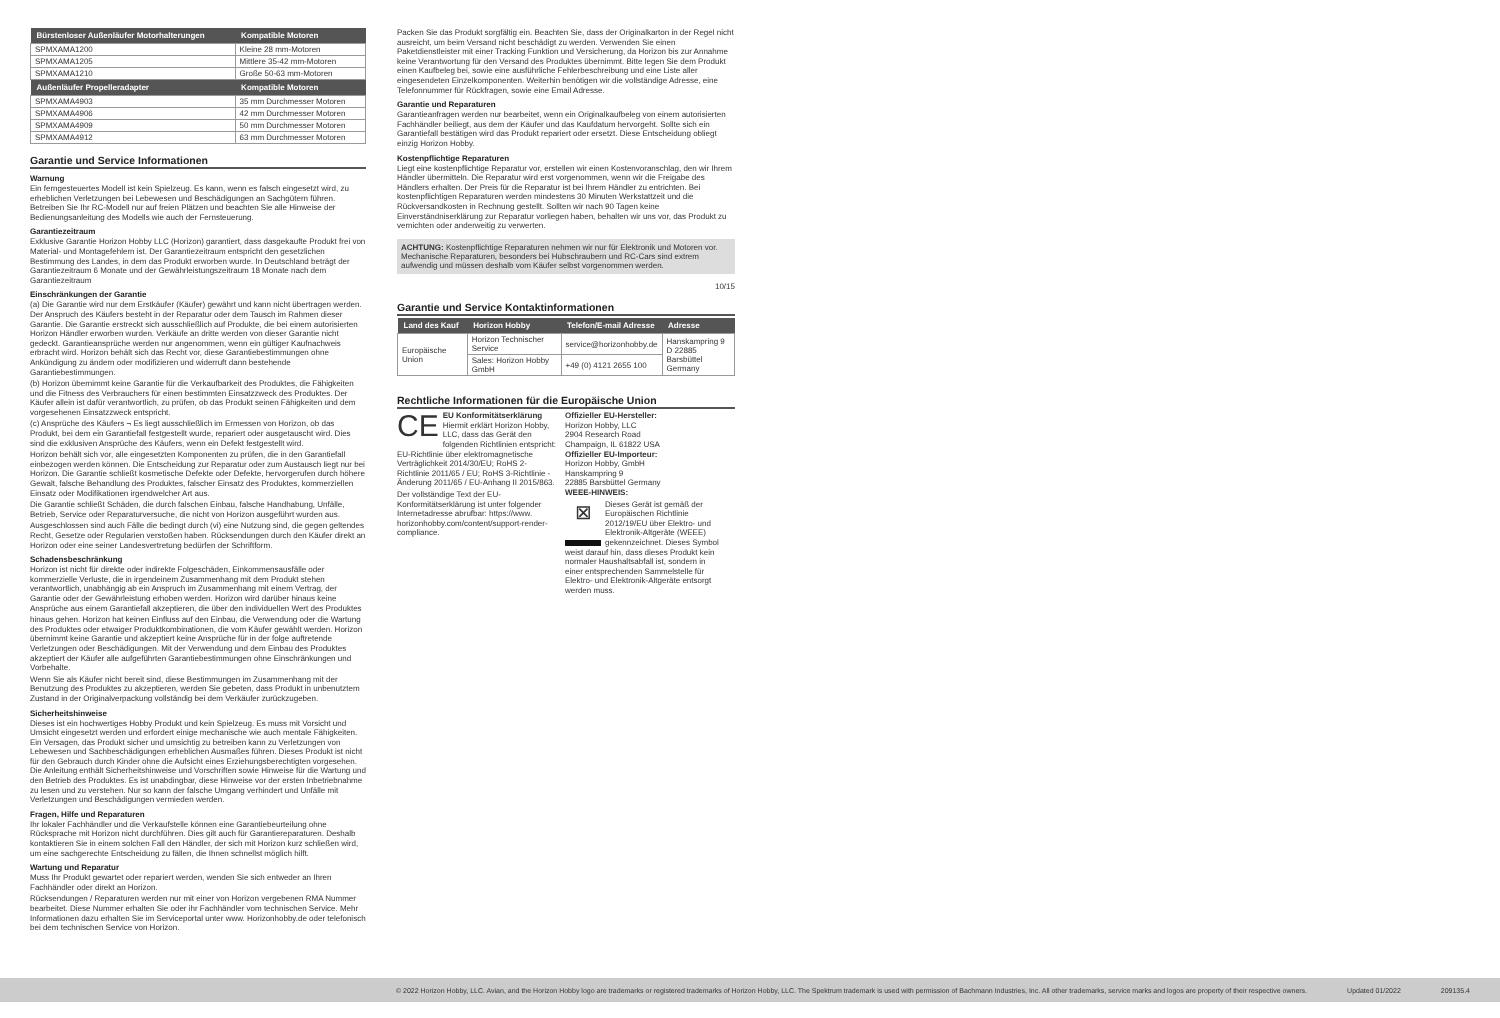| Bürstenloser Außenläufer Motorhalterungen | Kompatible Motoren |
| --- | --- |
| SPMXAMA1200 | Kleine 28 mm-Motoren |
| SPMXAMA1205 | Mittlere 35-42 mm-Motoren |
| SPMXAMA1210 | Große 50-63 mm-Motoren |
| Außenläufer Propelleradapter | Kompatible Motoren |
| SPMXAMA4903 | 35 mm Durchmesser Motoren |
| SPMXAMA4906 | 42 mm Durchmesser Motoren |
| SPMXAMA4909 | 50 mm Durchmesser Motoren |
| SPMXAMA4912 | 63 mm Durchmesser Motoren |
Garantie und Service Informationen
Warnung
Ein ferngesteuertes Modell ist kein Spielzeug. Es kann, wenn es falsch eingesetzt wird, zu erheblichen Verletzungen bei Lebewesen und Beschädigungen an Sachgütern führen. Betreiben Sie Ihr RC-Modell nur auf freien Plätzen und beachten Sie alle Hinweise der Bedienungsanleitung des Modells wie auch der Fernsteuerung.
Garantiezeitraum
Exklusive Garantie Horizon Hobby LLC (Horizon) garantiert, dass dasgekaufte Produkt frei von Material- und Montagefehlern ist. Der Garantiezeitraum entspricht den gesetzlichen Bestimmung des Landes, in dem das Produkt erworben wurde. In Deutschland beträgt der Garantiezeitraum 6 Monate und der Gewährleistungszeitraum 18 Monate nach dem Garantiezeitraum
Einschränkungen der Garantie
(a) Die Garantie wird nur dem Erstkäufer (Käufer) gewährt und kann nicht übertragen werden. Der Anspruch des Käufers besteht in der Reparatur oder dem Tausch im Rahmen dieser Garantie. Die Garantie erstreckt sich ausschließlich auf Produkte, die bei einem autorisierten Horizon Händler erworben wurden. Verkäufe an dritte werden von dieser Garantie nicht gedeckt. Garantieansprüche werden nur angenommen, wenn ein gültiger Kaufnachweis erbracht wird. Horizon behält sich das Recht vor, diese Garantiebestimmungen ohne Ankündigung zu ändern oder modifizieren und widerruft dann bestehende Garantiebestimmungen.
(b) Horizon übernimmt keine Garantie für die Verkaufbarkeit des Produktes, die Fähigkeiten und die Fitness des Verbrauchers für einen bestimmten Einsatzzweck des Produktes. Der Käufer allein ist dafür verantwortlich, zu prüfen, ob das Produkt seinen Fähigkeiten und dem vorgesehenen Einsatzzweck entspricht.
(c) Ansprüche des Käufers ¬ Es liegt ausschließlich im Ermessen von Horizon, ob das Produkt, bei dem ein Garantiefall festgestellt wurde, repariert oder ausgetauscht wird. Dies sind die exklusiven Ansprüche des Käufers, wenn ein Defekt festgestellt wird.
Horizon behält sich vor, alle eingesetzten Komponenten zu prüfen, die in den Garantiefall einbezogen werden können. Die Entscheidung zur Reparatur oder zum Austausch liegt nur bei Horizon. Die Garantie schließt kosmetische Defekte oder Defekte, hervorgerufen durch höhere Gewalt, falsche Behandlung des Produktes, falscher Einsatz des Produktes, kommerziellen Einsatz oder Modifikationen irgendwelcher Art aus.
Die Garantie schließt Schäden, die durch falschen Einbau, falsche Handhabung, Unfälle, Betrieb, Service oder Reparaturversuche, die nicht von Horizon ausgeführt wurden aus.
Ausgeschlossen sind auch Fälle die bedingt durch (vi) eine Nutzung sind, die gegen geltendes Recht, Gesetze oder Regularien verstoßen haben. Rücksendungen durch den Käufer direkt an Horizon oder eine seiner Landesvertretung bedürfen der Schriftform.
Schadensbeschränkung
Horizon ist nicht für direkte oder indirekte Folgeschäden, Einkommensausfälle oder kommerzielle Verluste, die in irgendeinem Zusammenhang mit dem Produkt stehen verantwortlich, unabhängig ab ein Anspruch im Zusammenhang mit einem Vertrag, der Garantie oder der Gewährleistung erhoben werden. Horizon wird darüber hinaus keine Ansprüche aus einem Garantiefall akzeptieren, die über den individuellen Wert des Produktes
hinaus gehen. Horizon hat keinen Einfluss auf den Einbau, die Verwendung oder die Wartung des Produktes oder etwaiger Produktkombinationen, die vom Käufer gewählt werden. Horizon übernimmt keine Garantie und akzeptiert keine Ansprüche für in der folge auftretende Verletzungen oder Beschädigungen. Mit der Verwendung und dem Einbau des Produktes akzeptiert der Käufer alle aufgeführten Garantiebestimmungen ohne Einschränkungen und Vorbehalte.
Wenn Sie als Käufer nicht bereit sind, diese Bestimmungen im Zusammenhang mit der Benutzung des Produktes zu akzeptieren, werden Sie gebeten, dass Produkt in unbenutztem Zustand in der Originalverpackung vollständig bei dem Verkäufer zurückzugeben.
Sicherheitshinweise
Dieses ist ein hochwertiges Hobby Produkt und kein Spielzeug. Es muss mit Vorsicht und Umsicht eingesetzt werden und erfordert einige mechanische wie auch mentale Fähigkeiten. Ein Versagen, das Produkt sicher und umsichtig zu betreiben kann zu Verletzungen von Lebewesen und Sachbeschädigungen erheblichen Ausmaßes führen. Dieses Produkt ist nicht für den Gebrauch durch Kinder ohne die Aufsicht eines Erziehungsberechtigten vorgesehen. Die Anleitung enthält Sicherheitshinweise und Vorschriften sowie Hinweise für die Wartung und den Betrieb des Produktes. Es ist unabdingbar, diese Hinweise vor der ersten Inbetriebnahme zu lesen und zu verstehen. Nur so kann der falsche Umgang verhindert und Unfälle mit Verletzungen und Beschädigungen vermieden werden.
Fragen, Hilfe und Reparaturen
Ihr lokaler Fachhändler und die Verkaufstelle können eine Garantiebeurteilung ohne Rücksprache mit Horizon nicht durchführen. Dies gilt auch für Garantiereparaturen. Deshalb kontaktieren Sie in einem solchen Fall den Händler, der sich mit Horizon kurz schließen wird, um eine sachgerechte Entscheidung zu fällen, die Ihnen schnellst möglich hilft.
Wartung und Reparatur
Muss Ihr Produkt gewartet oder repariert werden, wenden Sie sich entweder an Ihren Fachhändler oder direkt an Horizon.
Rücksendungen / Reparaturen werden nur mit einer von Horizon vergebenen RMA Nummer bearbeitet. Diese Nummer erhalten Sie oder ihr Fachhändler vom technischen Service. Mehr Informationen dazu erhalten Sie im Serviceportal unter www. Horizonhobby.de oder telefonisch bei dem technischen Service von Horizon.
Packen Sie das Produkt sorgfältig ein. Beachten Sie, dass der Originalkarton in der Regel nicht ausreicht, um beim Versand nicht beschädigt zu werden. Verwenden Sie einen Paketdienstleister mit einer Tracking Funktion und Versicherung, da Horizon bis zur Annahme keine Verantwortung für den Versand des Produktes übernimmt. Bitte legen Sie dem Produkt einen Kaufbeleg bei, sowie eine ausführliche Fehlerbeschreibung und eine Liste aller eingesendeten Einzelkomponenten. Weiterhin benötigen wir die vollständige Adresse, eine Telefonnummer für Rückfragen, sowie eine Email Adresse.
Garantie und Reparaturen
Garantieanfragen werden nur bearbeitet, wenn ein Originalkaufbeleg von einem autorisierten Fachhändler beiliegt, aus dem der Käufer und das Kaufdatum hervorgeht. Sollte sich ein Garantiefall bestätigen wird das Produkt repariert oder ersetzt. Diese Entscheidung obliegt einzig Horizon Hobby.
Kostenpflichtige Reparaturen
Liegt eine kostenpflichtige Reparatur vor, erstellen wir einen Kostenvoranschlag, den wir Ihrem Händler übermitteln. Die Reparatur wird erst vorgenommen, wenn wir die Freigabe des Händlers erhalten. Der Preis für die Reparatur ist bei Ihrem Händler zu entrichten. Bei kostenpflichtigen Reparaturen werden mindestens 30 Minuten Werkstattzeit und die Rückversandkosten in Rechnung gestellt. Sollten wir nach 90 Tagen keine Einverständniserklärung zur Reparatur vorliegen haben, behalten wir uns vor, das Produkt zu vernichten oder anderweitig zu verwerten.
ACHTUNG: Kostenpflichtige Reparaturen nehmen wir nur für Elektronik und Motoren vor. Mechanische Reparaturen, besonders bei Hubschraubern und RC-Cars sind extrem aufwendig und müssen deshalb vom Käufer selbst vorgenommen werden.
10/15
Garantie und Service Kontaktinformationen
| Land des Kauf | Horizon Hobby | Telefon/E-mail Adresse | Adresse |
| --- | --- | --- | --- |
| Europäische Union | Horizon Technischer Service | service@horizonhobby.de | Hanskampring 9 D 22885 Barsbüttel Germany |
| | Sales: Horizon Hobby GmbH | +49 (0) 4121 2655 100 | |
Rechtliche Informationen für die Europäische Union
CE EU Konformitätserklärung
Hiermit erklärt Horizon Hobby, LLC, dass das Gerät den folgenden Richtlinien entspricht: EU-Richtlinie über elektromagnetische Verträglichkeit 2014/30/EU; RoHS 2-Richtlinie 2011/65 / EU; RoHS 3-Richtlinie - Änderung 2011/65 / EU-Anhang II 2015/863.
Der vollständige Text der EU-Konformitätserklärung ist unter folgender Internetadresse abrufbar: https://www. horizonhobby.com/content/support-render-compliance.
Offizieller EU-Hersteller:
Horizon Hobby, LLC
2904 Research Road
Champaign, IL 61822 USA
Offizieller EU-Importeur:
Horizon Hobby, GmbH
Hanskampring 9
22885 Barsbüttel Germany
WEEE-HINWEIS:
⊠ Dieses Gerät ist gemäß der Europäischen Richtlinie 2012/19/EU über Elektro- und Elektronik-Altgeräte (WEEE) gekennzeichnet. Dieses Symbol weist darauf hin, dass dieses Produkt kein normaler Haushaltsabfall ist, sondern in einer entsprechenden Sammelstelle für Elektro- und Elektronik-Altgeräte entsorgt werden muss.
© 2022 Horizon Hobby, LLC. Avian, and the Horizon Hobby logo are trademarks or registered trademarks of Horizon Hobby, LLC. The Spektrum trademark is used with permission of Bachmann Industries, Inc. All other trademarks, service marks and logos are property of their respective owners. Updated 01/2022 209135.4